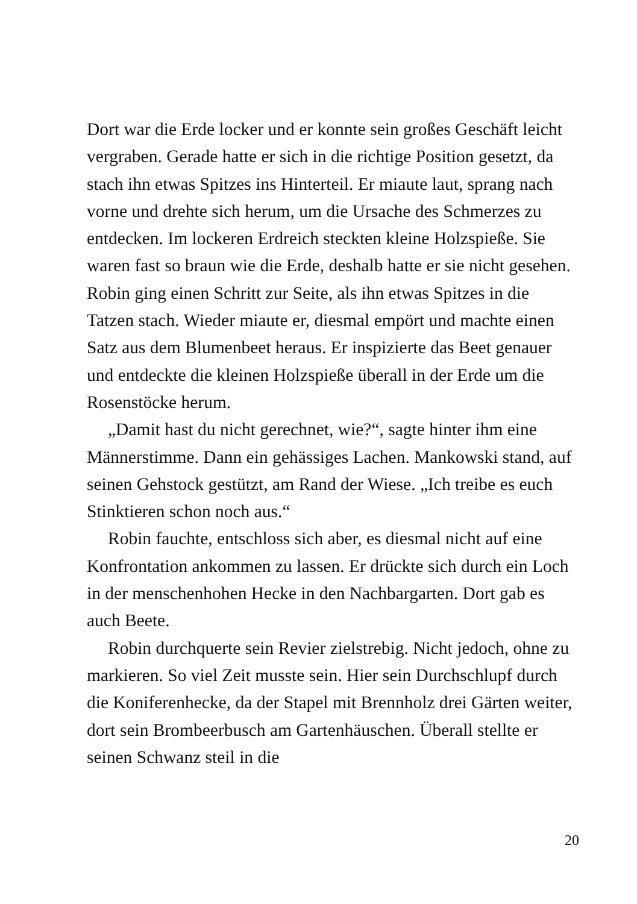Dort war die Erde locker und er konnte sein großes Geschäft leicht vergraben. Gerade hatte er sich in die richtige Position gesetzt, da stach ihn etwas Spitzes ins Hinterteil. Er miaute laut, sprang nach vorne und drehte sich herum, um die Ursache des Schmerzes zu entdecken. Im lockeren Erdreich steckten kleine Holzspieße. Sie waren fast so braun wie die Erde, deshalb hatte er sie nicht gesehen. Robin ging einen Schritt zur Seite, als ihn etwas Spitzes in die Tatzen stach. Wieder miaute er, diesmal empört und machte einen Satz aus dem Blumenbeet heraus. Er inspizierte das Beet genauer und entdeckte die kleinen Holzspieße überall in der Erde um die Rosenstöcke herum.
„Damit hast du nicht gerechnet, wie?“, sagte hinter ihm eine Männerstimme. Dann ein gehässiges Lachen. Mankowski stand, auf seinen Gehstock gestützt, am Rand der Wiese. „Ich treibe es euch Stinktieren schon noch aus.“
Robin fauchte, entschloss sich aber, es diesmal nicht auf eine Konfrontation ankommen zu lassen. Er drückte sich durch ein Loch in der menschenhohen Hecke in den Nachbargarten. Dort gab es auch Beete.
Robin durchquerte sein Revier zielstrebig. Nicht jedoch, ohne zu markieren. So viel Zeit musste sein. Hier sein Durchschlupf durch die Koniferenhecke, da der Stapel mit Brennholz drei Gärten weiter, dort sein Brombeerbusch am Gartenhäuschen. Überall stellte er seinen Schwanz steil in die
20